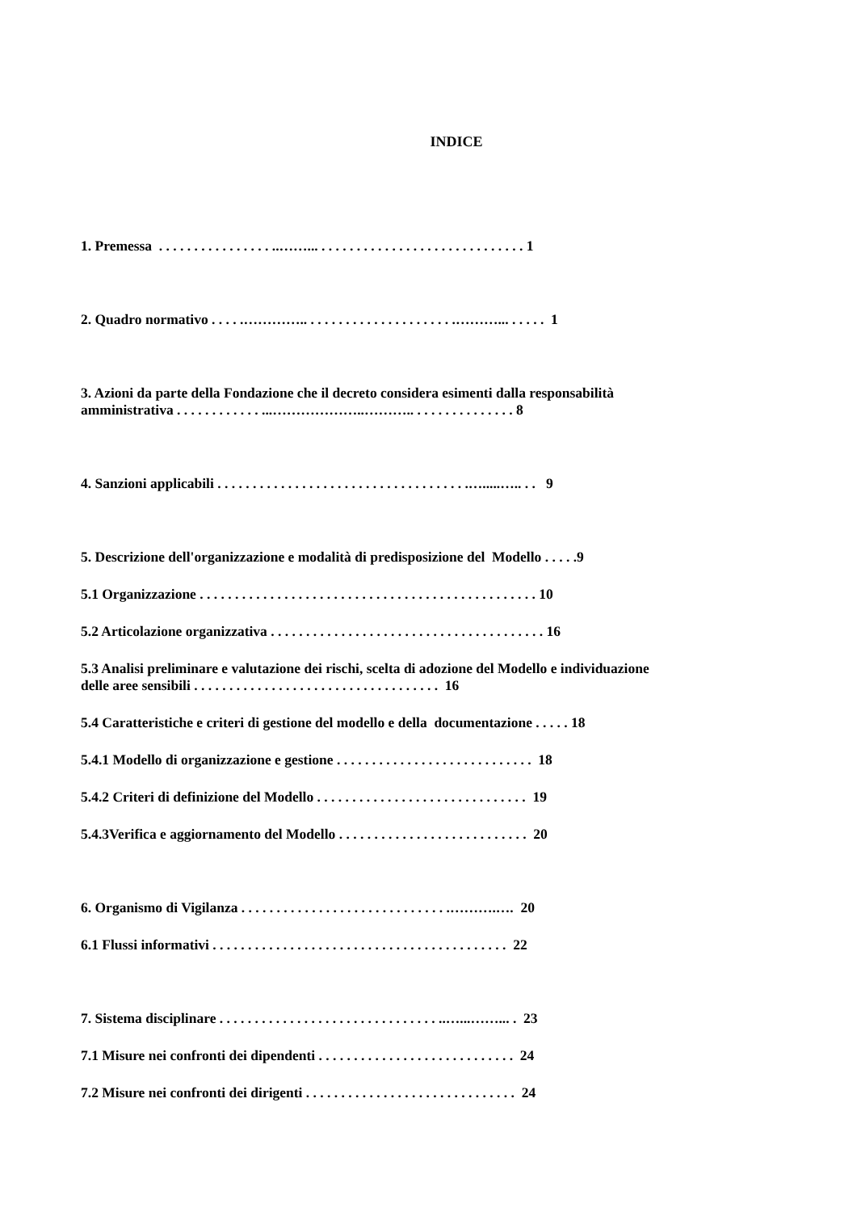INDICE
1. Premessa . . . . . . . . . . . . . . . . ..……... . . . . . . . . . . . . . . . . . . . . . . . . . . . . . 1
2. Quadro normativo . . . . .………….. . . . . . . . . . . . . . . . . . . . . .………... . . . . . 1
3. Azioni da parte della Fondazione che il decreto considera esimenti dalla responsabilità
amministrativa . . . . . . . . . . . . ...………………..……….. . . . . . . . . . . . . . . 8
4. Sanzioni applicabili . . . . . . . . . . . . . . . . . . . . . . . . . . . . . . . . . . . .….....….. . . 9
5. Descrizione dell'organizzazione e modalità di predisposizione del Modello . . . . .9
5.1 Organizzazione . . . . . . . . . . . . . . . . . . . . . . . . . . . . . . . . . . . . . . . . . . . . . . . . 10
5.2 Articolazione organizzativa . . . . . . . . . . . . . . . . . . . . . . . . . . . . . . . . . . . . . . . 16
5.3 Analisi preliminare e valutazione dei rischi, scelta di adozione del Modello e individuazione
delle aree sensibili . . . . . . . . . . . . . . . . . . . . . . . . . . . . . . . . . . . 16
5.4 Caratteristiche e criteri di gestione del modello e della documentazione . . . . . 18
5.4.1 Modello di organizzazione e gestione . . . . . . . . . . . . . . . . . . . . . . . . . . . . 18
5.4.2 Criteri di definizione del Modello . . . . . . . . . . . . . . . . . . . . . . . . . . . . . . 19
5.4.3Verifica e aggiornamento del Modello . . . . . . . . . . . . . . . . . . . . . . . . . . . 20
6. Organismo di Vigilanza . . . . . . . . . . . . . . . . . . . . . . . . . . . . . .……….…. 20
6.1 Flussi informativi . . . . . . . . . . . . . . . . . . . . . . . . . . . . . . . . . . . . . . . . . . 22
7. Sistema disciplinare . . . . . . . . . . . . . . . . . . . . . . . . . . . . . . . ..…...……... . 23
7.1 Misure nei confronti dei dipendenti . . . . . . . . . . . . . . . . . . . . . . . . . . . . 24
7.2 Misure nei confronti dei dirigenti . . . . . . . . . . . . . . . . . . . . . . . . . . . . . . 24